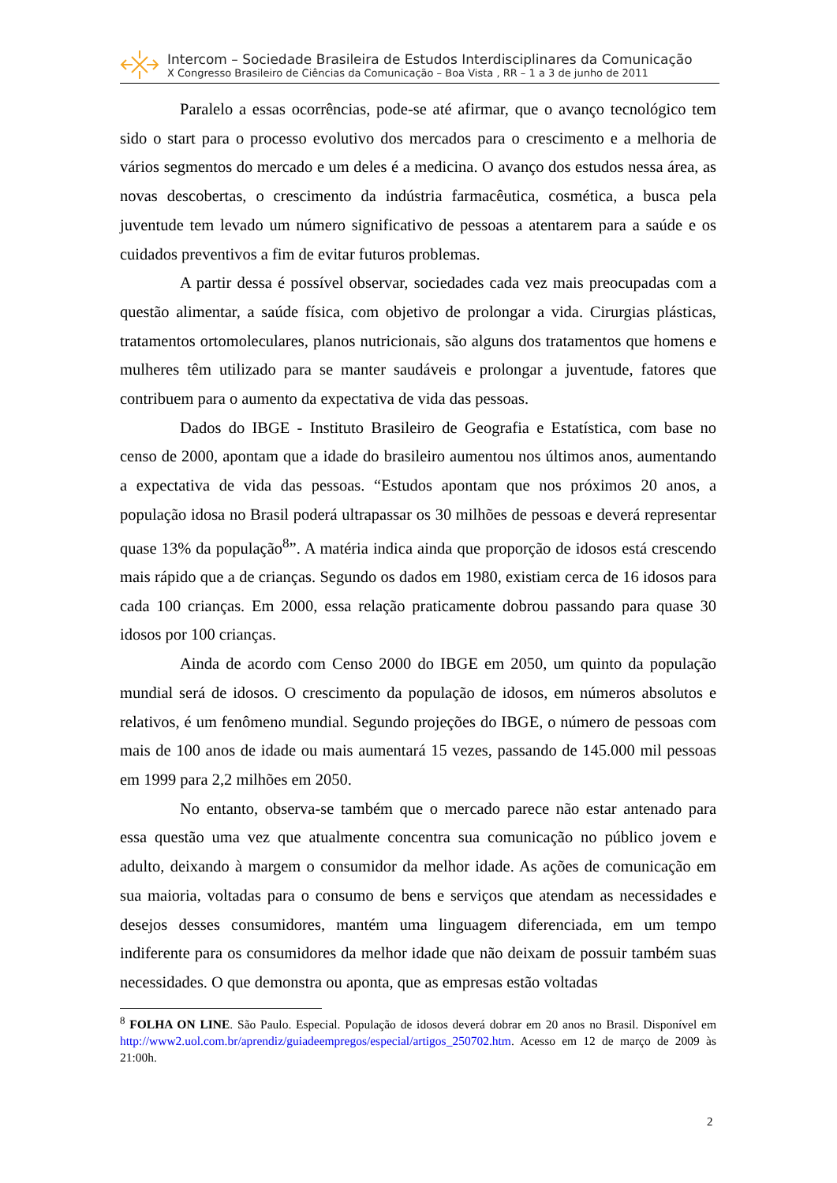Intercom – Sociedade Brasileira de Estudos Interdisciplinares da Comunicação
X Congresso Brasileiro de Ciências da Comunicação – Boa Vista , RR – 1 a 3 de junho de 2011
Paralelo a essas ocorrências, pode-se até afirmar, que o avanço tecnológico tem sido o start para o processo evolutivo dos mercados para o crescimento e a melhoria de vários segmentos do mercado e um deles é a medicina. O avanço dos estudos nessa área, as novas descobertas, o crescimento da indústria farmacêutica, cosmética, a busca pela juventude tem levado um número significativo de pessoas a atentarem para a saúde e os cuidados preventivos a fim de evitar futuros problemas.
A partir dessa é possível observar, sociedades cada vez mais preocupadas com a questão alimentar, a saúde física, com objetivo de prolongar a vida. Cirurgias plásticas, tratamentos ortomoleculares, planos nutricionais, são alguns dos tratamentos que homens e mulheres têm utilizado para se manter saudáveis e prolongar a juventude, fatores que contribuem para o aumento da expectativa de vida das pessoas.
Dados do IBGE - Instituto Brasileiro de Geografia e Estatística, com base no censo de 2000, apontam que a idade do brasileiro aumentou nos últimos anos, aumentando a expectativa de vida das pessoas. “Estudos apontam que nos próximos 20 anos, a população idosa no Brasil poderá ultrapassar os 30 milhões de pessoas e deverá representar quase 13% da população<sup>8</sup>”. A matéria indica ainda que proporção de idosos está crescendo mais rápido que a de crianças. Segundo os dados em 1980, existiam cerca de 16 idosos para cada 100 crianças. Em 2000, essa relação praticamente dobrou passando para quase 30 idosos por 100 crianças.
Ainda de acordo com Censo 2000 do IBGE em 2050, um quinto da população mundial será de idosos. O crescimento da população de idosos, em números absolutos e relativos, é um fenômeno mundial. Segundo projeções do IBGE, o número de pessoas com mais de 100 anos de idade ou mais aumentará 15 vezes, passando de 145.000 mil pessoas em 1999 para 2,2 milhões em 2050.
No entanto, observa-se também que o mercado parece não estar antenado para essa questão uma vez que atualmente concentra sua comunicação no público jovem e adulto, deixando à margem o consumidor da melhor idade. As ações de comunicação em sua maioria, voltadas para o consumo de bens e serviços que atendam as necessidades e desejos desses consumidores, mantém uma linguagem diferenciada, em um tempo indiferente para os consumidores da melhor idade que não deixam de possuir também suas necessidades. O que demonstra ou aponta, que as empresas estão voltadas
<sup>8</sup> FOLHA ON LINE. São Paulo. Especial. População de idosos deverá dobrar em 20 anos no Brasil. Disponível em http://www2.uol.com.br/aprendiz/guiadeempregos/especial/artigos_250702.htm. Acesso em 12 de março de 2009 às 21:00h.
2